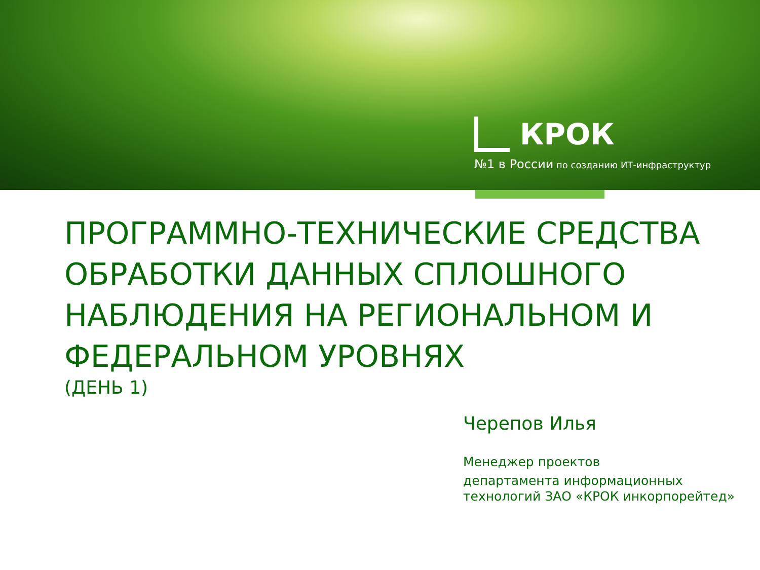КРОК
№1 в России по созданию ИТ-инфраструктур
ПРОГРАММНО-ТЕХНИЧЕСКИЕ СРЕДСТВА ОБРАБОТКИ ДАННЫХ СПЛОШНОГО НАБЛЮДЕНИЯ НА РЕГИОНАЛЬНОМ И ФЕДЕРАЛЬНОМ УРОВНЯХ
(ДЕНЬ 1)
Черепов Илья
Менеджер проектов
департамента информационных технологий ЗАО «КРОК инкорпорейтед»